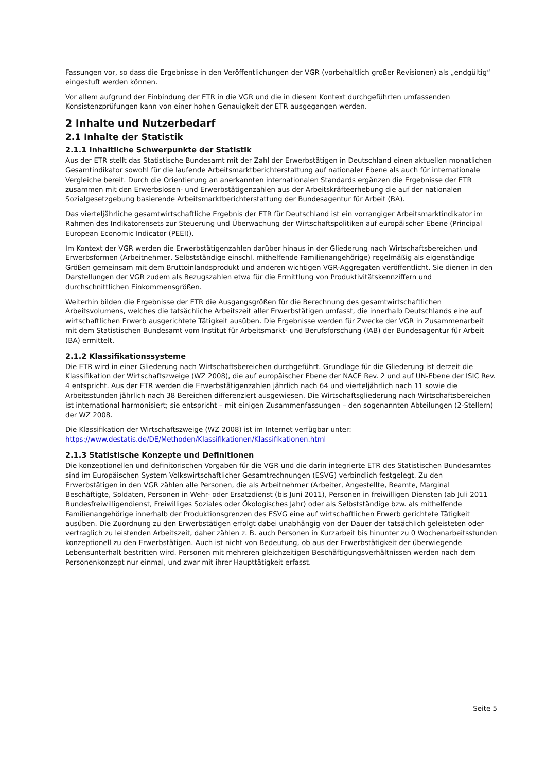Fassungen vor, so dass die Ergebnisse in den Veröffentlichungen der VGR (vorbehaltlich großer Revisionen) als „endgültig“ eingestuft werden können.
Vor allem aufgrund der Einbindung der ETR in die VGR und die in diesem Kontext durchgeführten umfassenden Konsistenzprüfungen kann von einer hohen Genauigkeit der ETR ausgegangen werden.
2 Inhalte und Nutzerbedarf
2.1 Inhalte der Statistik
2.1.1 Inhaltliche Schwerpunkte der Statistik
Aus der ETR stellt das Statistische Bundesamt mit der Zahl der Erwerbstätigen in Deutschland einen aktuellen monatlichen Gesamtindikator sowohl für die laufende Arbeitsmarktberichterstattung auf nationaler Ebene als auch für internationale Vergleiche bereit. Durch die Orientierung an anerkannten internationalen Standards ergänzen die Ergebnisse der ETR zusammen mit den Erwerbslosen- und Erwerbstätigenzahlen aus der Arbeitskräfteerhebung die auf der nationalen Sozialgesetzgebung basierende Arbeitsmarktberichterstattung der Bundesagentur für Arbeit (BA).
Das vierteljährliche gesamtwirtschaftliche Ergebnis der ETR für Deutschland ist ein vorrangiger Arbeitsmarktindikator im Rahmen des Indikatorensets zur Steuerung und Überwachung der Wirtschaftspolitiken auf europäischer Ebene (Principal European Economic Indicator (PEEI)).
Im Kontext der VGR werden die Erwerbstätigenzahlen darüber hinaus in der Gliederung nach Wirtschaftsbereichen und Erwerbsformen (Arbeitnehmer, Selbstständige einschl. mithelfende Familienangehörige) regelmäßig als eigenständige Größen gemeinsam mit dem Bruttoinlandsprodukt und anderen wichtigen VGR-Aggregaten veröffentlicht. Sie dienen in den Darstellungen der VGR zudem als Bezugszahlen etwa für die Ermittlung von Produktivitätskennziffern und durchschnittlichen Einkommensgrößen.
Weiterhin bilden die Ergebnisse der ETR die Ausgangsgrößen für die Berechnung des gesamtwirtschaftlichen Arbeitsvolumens, welches die tatsächliche Arbeitszeit aller Erwerbstätigen umfasst, die innerhalb Deutschlands eine auf wirtschaftlichen Erwerb ausgerichtete Tätigkeit ausüben. Die Ergebnisse werden für Zwecke der VGR in Zusammenarbeit mit dem Statistischen Bundesamt vom Institut für Arbeitsmarkt- und Berufsforschung (IAB) der Bundesagentur für Arbeit (BA) ermittelt.
2.1.2 Klassifikationssysteme
Die ETR wird in einer Gliederung nach Wirtschaftsbereichen durchgeführt. Grundlage für die Gliederung ist derzeit die Klassifikation der Wirtschaftszweige (WZ 2008), die auf europäischer Ebene der NACE Rev. 2 und auf UN-Ebene der ISIC Rev. 4 entspricht. Aus der ETR werden die Erwerbstätigenzahlen jährlich nach 64 und vierteljährlich nach 11 sowie die Arbeitsstunden jährlich nach 38 Bereichen differenziert ausgewiesen. Die Wirtschaftsgliederung nach Wirtschaftsbereichen ist international harmonisiert; sie entspricht – mit einigen Zusammenfassungen – den sogenannten Abteilungen (2-Stellern) der WZ 2008.
Die Klassifikation der Wirtschaftszweige (WZ 2008) ist im Internet verfügbar unter:
https://www.destatis.de/DE/Methoden/Klassifikationen/Klassifikationen.html
2.1.3 Statistische Konzepte und Definitionen
Die konzeptionellen und definitorischen Vorgaben für die VGR und die darin integrierte ETR des Statistischen Bundesamtes sind im Europäischen System Volkswirtschaftlicher Gesamtrechnungen (ESVG) verbindlich festgelegt. Zu den Erwerbstätigen in den VGR zählen alle Personen, die als Arbeitnehmer (Arbeiter, Angestellte, Beamte, Marginal Beschäftigte, Soldaten, Personen in Wehr- oder Ersatzdienst (bis Juni 2011), Personen in freiwilligen Diensten (ab Juli 2011 Bundesfreiwilligendienst, Freiwilliges Soziales oder Ökologisches Jahr) oder als Selbstständige bzw. als mithelfende Familienangehörige innerhalb der Produktionsgrenzen des ESVG eine auf wirtschaftlichen Erwerb gerichtete Tätigkeit ausüben. Die Zuordnung zu den Erwerbstätigen erfolgt dabei unabhängig von der Dauer der tatsächlich geleisteten oder vertraglich zu leistenden Arbeitszeit, daher zählen z. B. auch Personen in Kurzarbeit bis hinunter zu 0 Wochenarbeitsstunden konzeptionell zu den Erwerbstätigen. Auch ist nicht von Bedeutung, ob aus der Erwerbstätigkeit der überwiegende Lebensunterhalt bestritten wird. Personen mit mehreren gleichzeitigen Beschäftigungsverhältnissen werden nach dem Personenkonzept nur einmal, und zwar mit ihrer Haupttätigkeit erfasst.
Seite 5